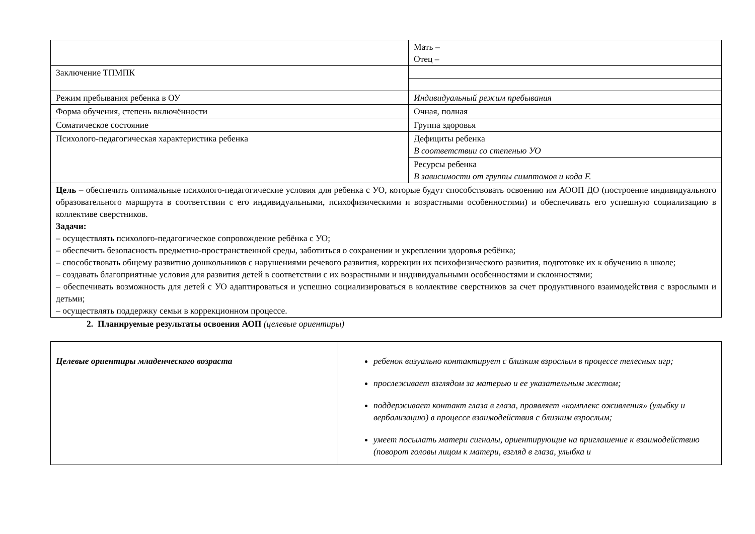| | Мать – Отец – |
| Заключение ТПМПК | |
| Режим пребывания ребенка в ОУ | Индивидуальный режим пребывания |
| Форма обучения, степень включённости | Очная, полная |
| Соматическое состояние | Группа здоровья |
| Психолого-педагогическая характеристика ребенка | Дефициты ребенка В соответствии со степенью УО |
| | Ресурсы ребенка В зависимости от группы симптомов и кода F. |
| Цель – обеспечить оптимальные психолого-педагогические условия для ребенка с УО, которые будут способствовать освоению им АООП ДО (построение индивидуального образовательного маршрута в соответствии с его индивидуальными, психофизическими и возрастными особенностями) и обеспечивать его успешную социализацию в коллективе сверстников. Задачи: – осуществлять психолого-педагогическое сопровождение ребёнка с УО; – обеспечить безопасность предметно-пространственной среды, заботиться о сохранении и укреплении здоровья ребёнка; – способствовать общему развитию дошкольников с нарушениями речевого развития, коррекции их психофизического развития, подготовке их к обучению в школе; – создавать благоприятные условия для развития детей в соответствии с их возрастными и индивидуальными особенностями и склонностями; – обеспечивать возможность для детей с УО адаптироваться и успешно социализироваться в коллективе сверстников за счет продуктивного взаимодействия с взрослыми и детьми; – осуществлять поддержку семьи в коррекционном процессе. | |
2. Планируемые результаты освоения АОП (целевые ориентиры)
| Целевые ориентиры младенческого возраста | ребенок визуально контактирует с близким взрослым в процессе телесных игр; прослеживает взглядом за матерью и ее указательным жестом; поддерживает контакт глаза в глаза, проявляет «комплекс оживления» (улыбку и вербализацию) в процессе взаимодействия с близким взрослым; умеет посылать матери сигналы, ориентирующие на приглашение к взаимодействию (поворот головы лицом к матери, взгляд в глаза, улыбка и |